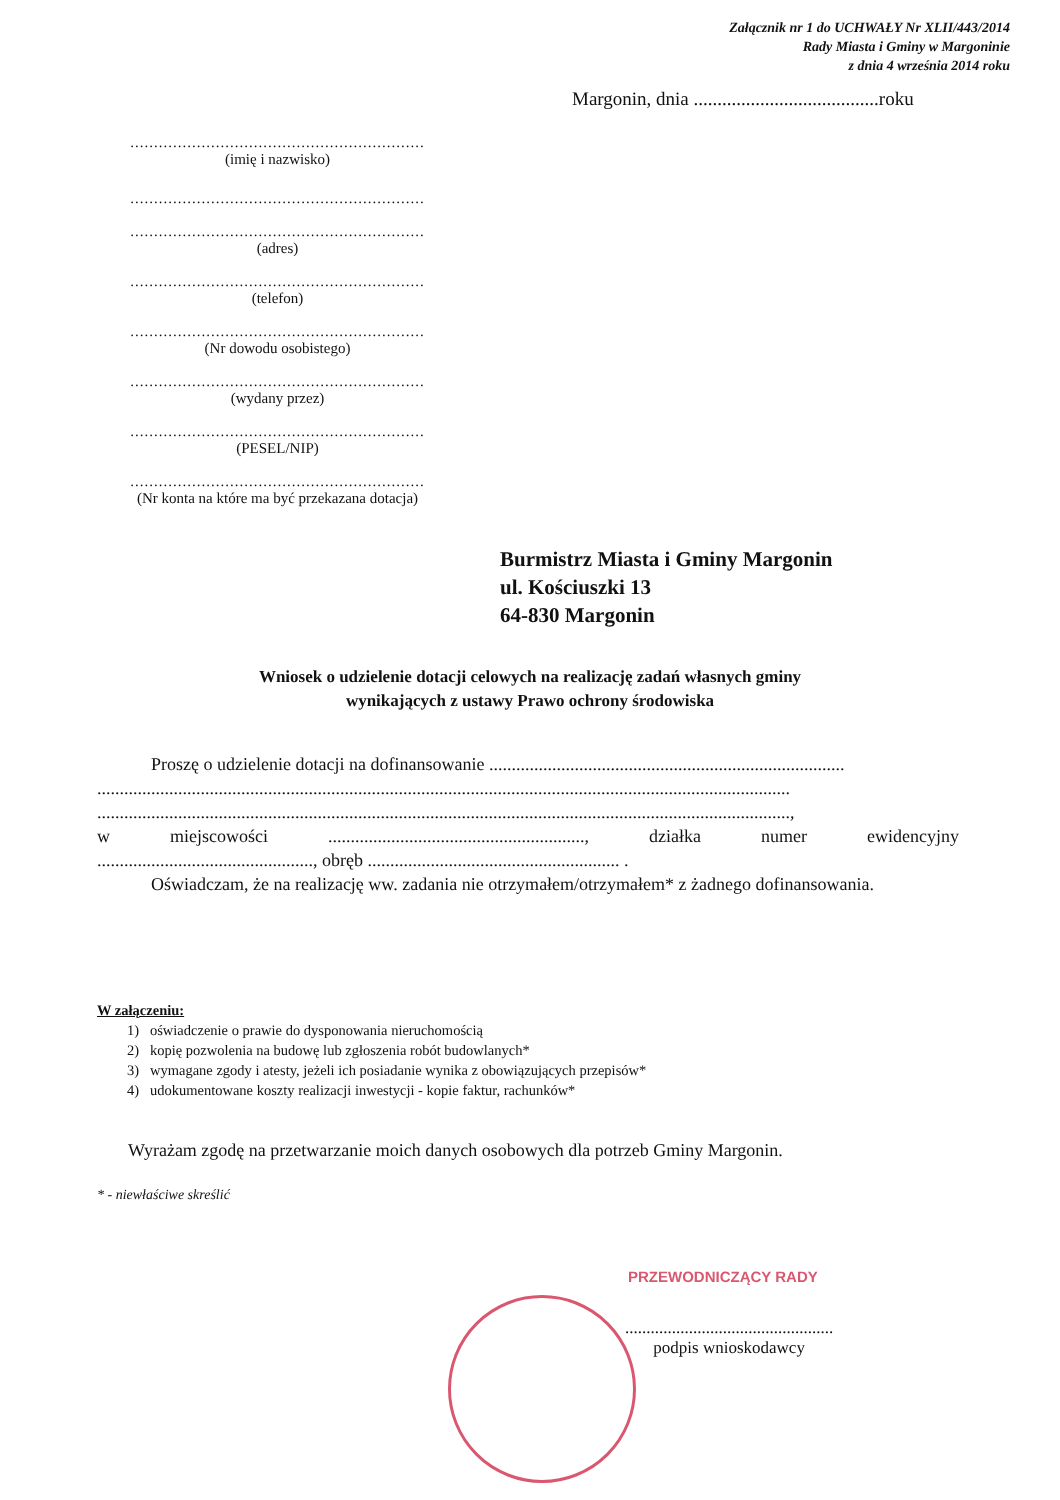Załącznik nr 1 do UCHWAŁY Nr XLII/443/2014
Rady Miasta i Gminy w Margoninie
z dnia 4 września 2014 roku
Margonin, dnia .......................................roku
..............................................................
(imię i nazwisko)
..............................................................
..............................................................
(adres)
..............................................................
(telefon)
..............................................................
(Nr dowodu osobistego)
..............................................................
(wydany przez)
..............................................................
(PESEL/NIP)
..............................................................
(Nr konta na które ma być przekazana dotacja)
Burmistrz Miasta i Gminy Margonin
ul. Kościuszki 13
64-830 Margonin
Wniosek o udzielenie dotacji celowych na realizację zadań własnych gminy
wynikających z ustawy Prawo ochrony środowiska
Proszę o udzielenie dotacji na dofinansowanie ...............................................................................
..........................................................................................................................................................
..........................................................................................................................................................,
w miejscowości........................................................., działka numer ewidencyjny
................................................, obręb ........................................................ .
Oświadczam, że na realizację ww. zadania nie otrzymałem/otrzymałem* z żadnego dofinansowania.
W załączeniu:
1) oświadczenie o prawie do dysponowania nieruchomością
2) kopię pozwolenia na budowę lub zgłoszenia robót budowlanych*
3) wymagane zgody i atesty, jeżeli ich posiadanie wynika z obowiązujących przepisów*
4) udokumentowane koszty realizacji inwestycji - kopie faktur, rachunków*
Wyrażam zgodę na przetwarzanie moich danych osobowych dla potrzeb Gminy Margonin.
* - niewłaściwe skreślić
PRZEWODNICZĄCY RADY
.................................................
podpis wnioskodawcy